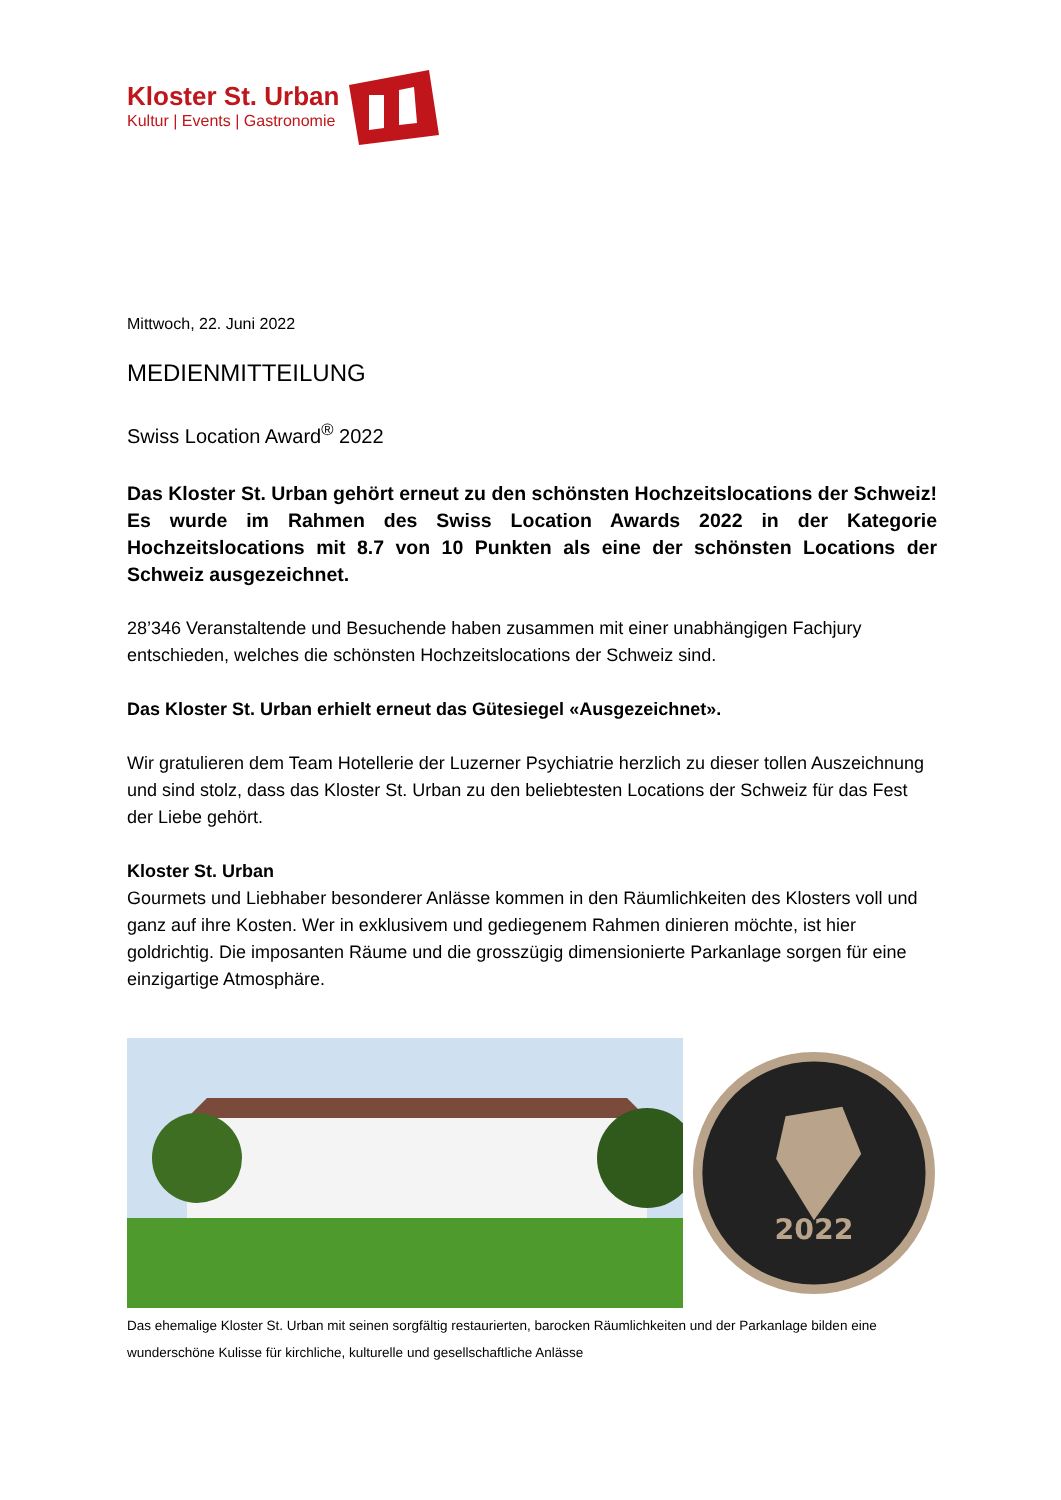Kloster St. Urban
Kultur | Events | Gastronomie
Mittwoch, 22. Juni 2022
MEDIENMITTEILUNG
Swiss Location Award<sup>®</sup> 2022
Das Kloster St. Urban gehört erneut zu den schönsten Hochzeitslocations der Schweiz! Es wurde im Rahmen des Swiss Location Awards 2022 in der Kategorie Hochzeitslocations mit 8.7 von 10 Punkten als eine der schönsten Locations der Schweiz ausgezeichnet.
28’346 Veranstaltende und Besuchende haben zusammen mit einer unabhängigen Fachjury entschieden, welches die schönsten Hochzeitslocations der Schweiz sind.
Das Kloster St. Urban erhielt erneut das Gütesiegel «Ausgezeichnet».
Wir gratulieren dem Team Hotellerie der Luzerner Psychiatrie herzlich zu dieser tollen Auszeichnung und sind stolz, dass das Kloster St. Urban zu den beliebtesten Locations der Schweiz für das Fest der Liebe gehört.
Kloster St. Urban
Gourmets und Liebhaber besonderer Anlässe kommen in den Räumlichkeiten des Klosters voll und ganz auf ihre Kosten. Wer in exklusivem und gediegenem Rahmen dinieren möchte, ist hier goldrichtig. Die imposanten Räume und die grosszügig dimensionierte Parkanlage sorgen für eine einzigartige Atmosphäre.
2022
Das ehemalige Kloster St. Urban mit seinen sorgfältig restaurierten, barocken Räumlichkeiten und der Parkanlage bilden eine wunderschöne Kulisse für kirchliche, kulturelle und gesellschaftliche Anlässe